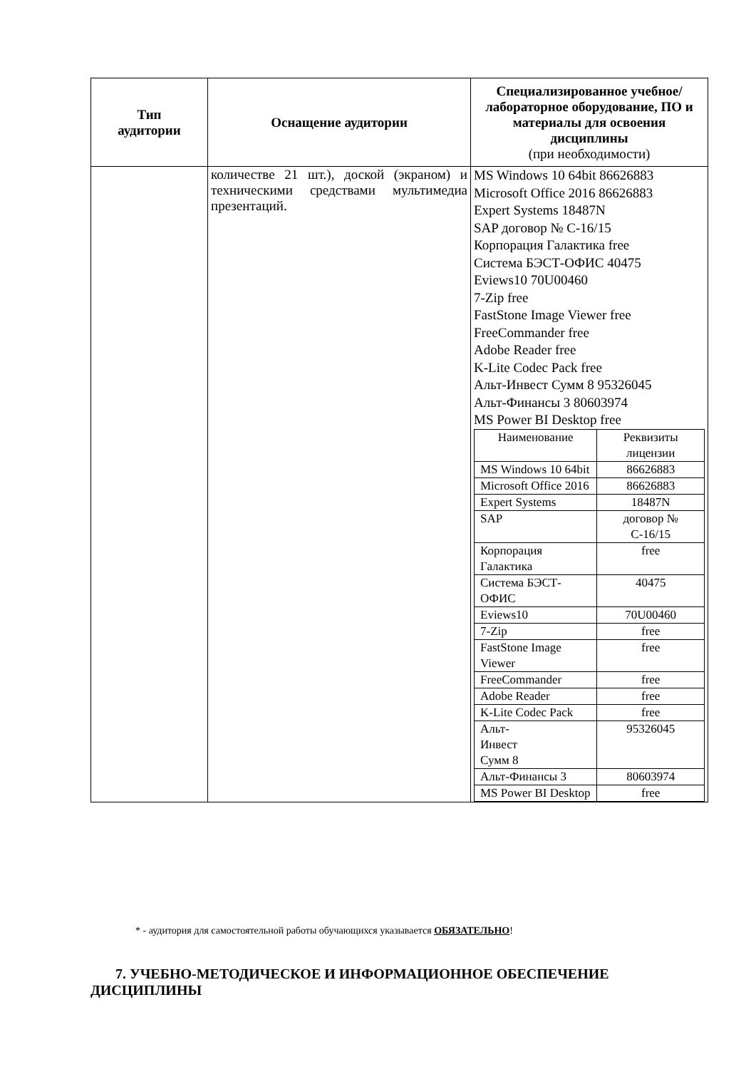| Тип аудитории | Оснащение аудитории | Специализированное учебное/лабораторное оборудование, ПО и материалы для освоения дисциплины (при необходимости) |
| --- | --- | --- |
| | количестве 21 шт.), доской (экраном) и техническими средствами мультимедиа презентаций. | MS Windows 10 64bit 86626883 Microsoft Office 2016 86626883 Expert Systems 18487N SAP договор № С-16/15 Корпорация Галактика free Система БЭСТ-ОФИС 40475 Eviews10 70U00460 7-Zip free FastStone Image Viewer free FreeCommander free Adobe Reader free K-Lite Codec Pack free Альт-Инвест Сумм 8 95326045 Альт-Финансы 3 80603974 MS Power BI Desktop free / Наименование / Реквизиты лицензии / / MS Windows 10 64bit / 86626883 / / Microsoft Office 2016 / 86626883 / / Expert Systems / 18487N / / SAP / договор № С-16/15 / / Корпорация Галактика / free / / Система БЭСТ-ОФИС / 40475 / / Eviews10 / 70U00460 / / 7-Zip / free / / FastStone Image Viewer / free / / FreeCommander / free / / Adobe Reader / free / / K-Lite Codec Pack / free / / Альт- Инвест Сумм 8 / 95326045 / / Альт-Финансы 3 / 80603974 / / MS Power BI Desktop / free / |
* - аудитория для самостоятельной работы обучающихся указывается ОБЯЗАТЕЛЬНО!
7. УЧЕБНО-МЕТОДИЧЕСКОЕ И ИНФОРМАЦИОННОЕ ОБЕСПЕЧЕНИЕ ДИСЦИПЛИНЫ